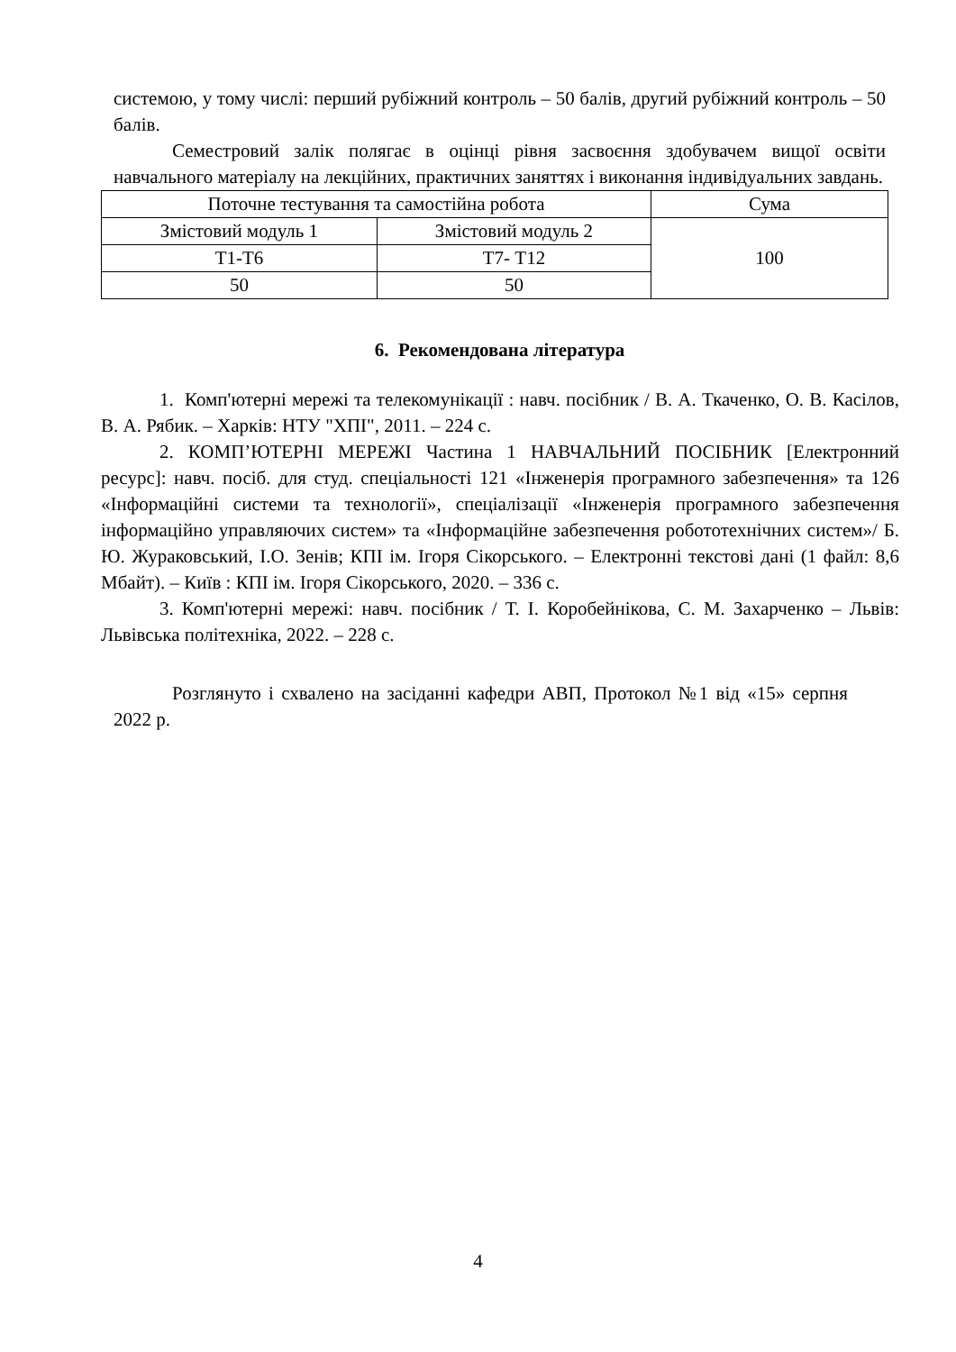системою, у тому числі: перший рубіжний контроль – 50 балів, другий рубіжний контроль – 50 балів.
Семестровий залік полягає в оцінці рівня засвоєння здобувачем вищої освіти навчального матеріалу на лекційних, практичних заняттях і виконання індивідуальних завдань.
| Поточне тестування та самостійна робота | | Сума |
| Змістовий модуль 1 | Змістовий модуль 2 | 100 |
| Т1-Т6 | Т7- Т12 | |
| 50 | 50 | |
6. Рекомендована література
1. Комп'ютерні мережі та телекомунікації : навч. посібник / В. А. Ткаченко, О. В. Касілов, В. А. Рябик. – Харків: НТУ "ХПІ", 2011. – 224 с.
2. КОМП’ЮТЕРНІ МЕРЕЖІ Частина 1 НАВЧАЛЬНИЙ ПОСІБНИК [Електронний ресурс]: навч. посіб. для студ. спеціальності 121 «Інженерія програмного забезпечення» та 126 «Інформаційні системи та технології», спеціалізації «Інженерія програмного забезпечення інформаційно управляючих систем» та «Інформаційне забезпечення робототехнічних систем»/ Б. Ю. Жураковський, І.О. Зенів; КПІ ім. Ігоря Сікорського. – Електронні текстові дані (1 файл: 8,6 Мбайт). – Київ : КПІ ім. Ігоря Сікорського, 2020. – 336 с.
3. Комп'ютерні мережі: навч. посібник / Т. І. Коробейнікова, С. М. Захарченко – Львів: Львівська політехніка, 2022. – 228 с.
Розглянуто і схвалено на засіданні кафедри АВП, Протокол №1 від «15» серпня 2022 р.
4